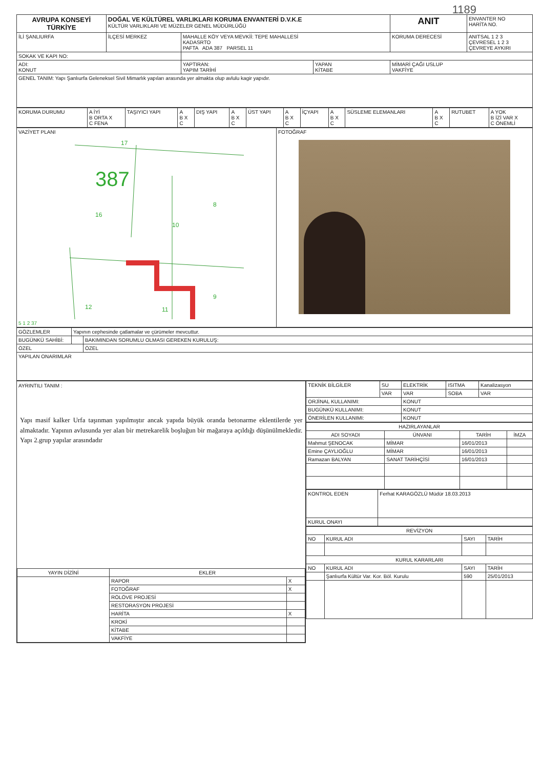1189
| AVRUPA KONSEYİ TÜRKİYE | DOĞAL VE KÜLTÜREL VARLIKLARI KORUMA ENVANTERİ D.V.K.E KÜLTÜR VARLIKLARI VE MÜZELER GENEL MÜDÜRLÜĞÜ | | | ANIT | ENVANTER NO HARİTA NO. |
| İLİ ŞANLIURFA | İLÇESİ MERKEZ | MAHALLE KÖY VEYA MEVKİİ: TEPE MAHALLESİ KADASRTO PAFTA ADA 387 PARSEL 11 | | KORUMA DERECESİ | ANITSAL 1 2 3 ÇEVRESEL 1 2 3 ÇEVREYE AYKIRI |
| SOKAK VE KAPI NO: | | | | | |
| ADI: KONUT | | YAPTIRAN: YAPIM TARİHİ | YAPAN KİTABE | MİMARİ ÇAĞI USLUP VAKFİYE | |
| GENEL TANIM: Yapı Şanlıurfa Geleneksel Sivil Mimarlık yapıları arasında yer almakta olup avlulu kagir yapıdır. | | | | | |
| KORUMA DURUMU | A İYİ B ORTA X C FENA | TAŞIYICI YAPI | A B X C | DIŞ YAPI | A B X C | ÜST YAPI | A B X C | İÇYAPI | A B X C | SÜSLEME ELEMANLARI | A B X C | RUTUBET | A YOK B İZİ VAR X C ÖNEMLİ |
| VAZİYET PLANI 17 387 16 10 8 9 12 11 5 1 2 37 | FOTOĞRAF |
| GÖZLEMLER | Yapının cephesinde çatlamalar ve çürümeler mevcuttur. | |
| BUGÜNKÜ SAHİBİ: | | BAKIMINDAN SORUMLU OLMASI GEREKEN KURULUŞ: |
| ÖZEL | | ÖZEL |
| YAPILAN ONARIMLAR | | |
AYRINTILI TANIM :
Yapı masif kalker Urfa taşınman yapılmıştır ancak yapıda büyük oranda betonarme eklentilerde yer almaktadır. Yapının avlusunda yer alan bir metrekarelik boşluğun bir mağaraya açıldığı düşünülmekledir. Yapı 2.grup yapılar arasındadır
| YAYIN DİZİNİ | EKLER | |
| --- | --- | --- |
| | RAPOR | X |
| | FOTOĞRAF | X |
| | RÖLÖVE PROJESİ | |
| | RESTORASYON PROJESİ | |
| | HARİTA | X |
| | KROKİ | |
| | KİTABE | |
| | VAKFİYE | |
| TEKNİK BİLGİLER | SU | ELEKTRİK | ISITMA | Kanalizasyon |
| | VAR | VAR | SOBA | VAR |
| ORJİNAL KULLANIMI: | | KONUT | | |
| BUGÜNKÜ KULLANIMI: | | KONUT | | |
| ÖNERİLEN KULLANIMI: | | KONUT | | |
| HAZIRLAYANLAR | | | |
| --- | --- | --- | --- |
| ADI SOYADI | ÜNVANI | TARİH | İMZA |
| Mahmut ŞENOCAK | MİMAR | 16/01/2013 | |
| Emine ÇAYLIOĞLU | MİMAR | 16/01/2013 | |
| Ramazan BALYAN | SANAT TARİHÇİSİ | 16/01/2013 | |
| KONTROL EDEN | Ferhat KARAGÖZLÜ Müdür 18.03.2013 |
| KURUL ONAYI | |
| REVİZYON | | | |
| --- | --- | --- | --- |
| NO | KURUL ADI | SAYI | TARİH |
| KURUL KARARLARI | | | |
| NO | KURUL ADI | SAYI | TARİH |
| | Şanlıurfa Kültür Var. Kor. Böl. Kurulu | 590 | 25/01/2013 |